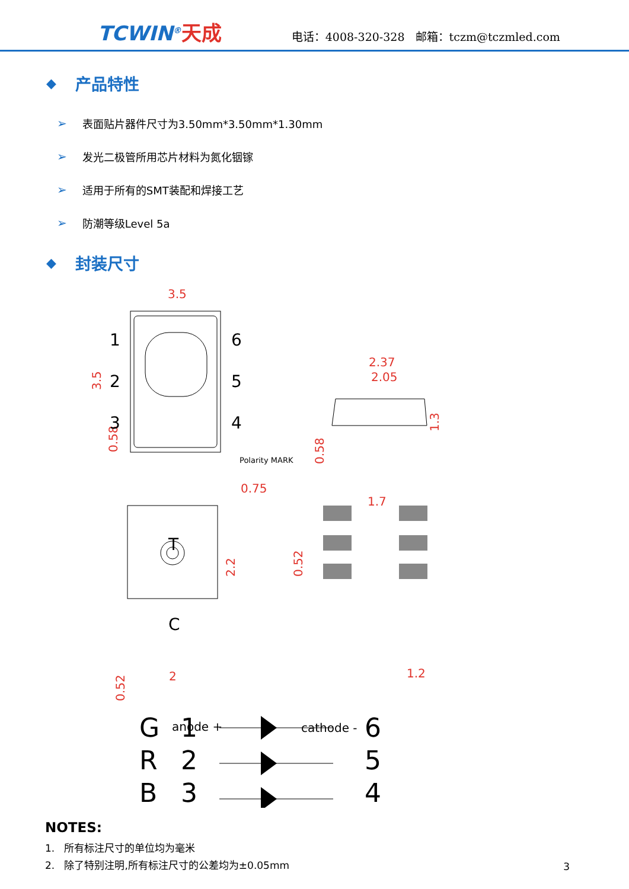TCWIN<sup>®</sup>天成
电话：4008-320-328 邮箱：tczm@tczmled.com
◆ 产品特性
➢ 表面贴片器件尺寸为3.50mm*3.50mm*1.30mm
➢ 发光二极管所用芯片材料为氮化铟镓
➢ 适用于所有的SMT装配和焊接工艺
➢ 防潮等级Level 5a
◆ 封装尺寸
3.5
3.5
2.37
2.05
1.3
0.75
0.58
0.52
2.2
2
1.7
0.58
0.52
1.2
1
2
3
6
5
4
T
C
Polarity MARK
anode +
cathode -
G
1
6
R
2
5
B
3
4
NOTES:
1. 所有标注尺寸的单位均为毫米
2. 除了特别注明,所有标注尺寸的公差均为±0.05mm
3